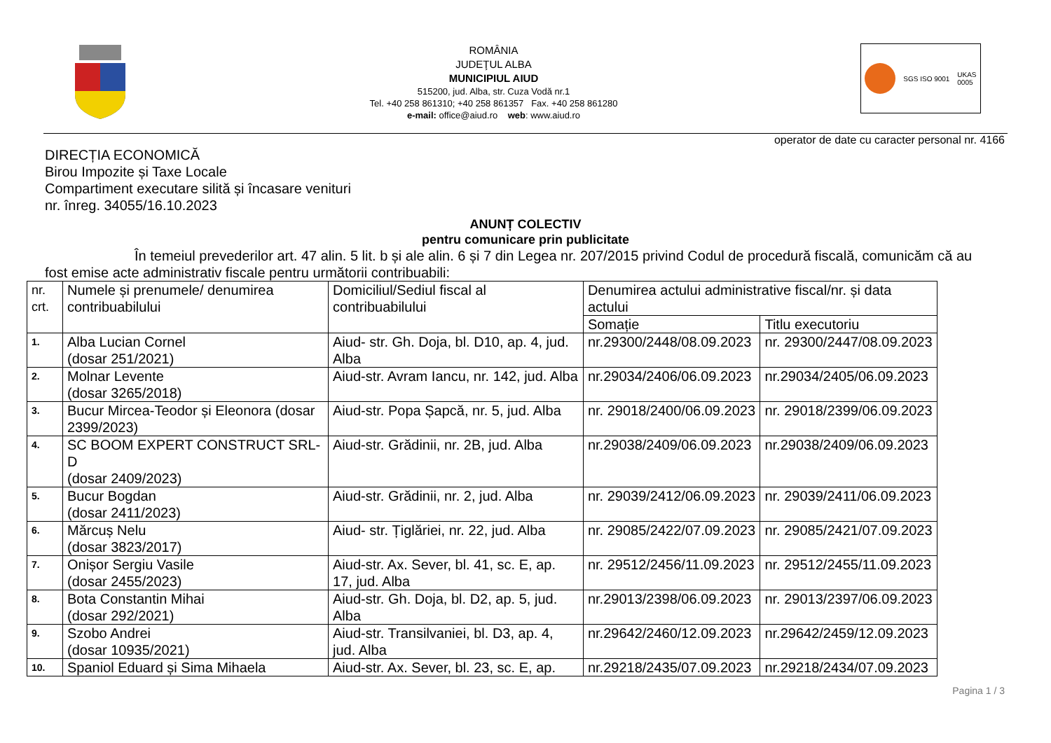ROMÂNIA
JUDEŢUL ALBA
MUNICIPIUL AIUD
515200, jud. Alba, str. Cuza Vodă nr.1
Tel. +40 258 861310; +40 258 861357 Fax. +40 258 861280
e-mail: office@aiud.ro web: www.aiud.ro
SGS ISO 9001 UKAS
0005
operator de date cu caracter personal nr. 4166
DIRECȚIA ECONOMICĂ
Birou Impozite și Taxe Locale
Compartiment executare silită și încasare venituri
nr. înreg. 34055/16.10.2023
ANUNȚ COLECTIV
pentru comunicare prin publicitate
În temeiul prevederilor art. 47 alin. 5 lit. b și ale alin. 6 și 7 din Legea nr. 207/2015 privind Codul de procedură fiscală, comunicăm că au fost emise acte administrativ fiscale pentru următorii contribuabili:
| nr. crt. | Numele și prenumele/ denumirea contribuabilului | Domiciliul/Sediul fiscal al contribuabilului | Denumirea actului administrative fiscal/nr. și data actului | |
| --- | --- | --- | --- | --- |
| | | | Somație | Titlu executoriu |
| 1. | Alba Lucian Cornel (dosar 251/2021) | Aiud- str. Gh. Doja, bl. D10, ap. 4, jud. Alba | nr.29300/2448/08.09.2023 | nr. 29300/2447/08.09.2023 |
| 2. | Molnar Levente (dosar 3265/2018) | Aiud-str. Avram Iancu, nr. 142, jud. Alba | nr.29034/2406/06.09.2023 | nr.29034/2405/06.09.2023 |
| 3. | Bucur Mircea-Teodor și Eleonora (dosar 2399/2023) | Aiud-str. Popa Șapcă, nr. 5, jud. Alba | nr. 29018/2400/06.09.2023 | nr. 29018/2399/06.09.2023 |
| 4. | SC BOOM EXPERT CONSTRUCT SRL-D (dosar 2409/2023) | Aiud-str. Grădinii, nr. 2B, jud. Alba | nr.29038/2409/06.09.2023 | nr.29038/2409/06.09.2023 |
| 5. | Bucur Bogdan (dosar 2411/2023) | Aiud-str. Grădinii, nr. 2, jud. Alba | nr. 29039/2412/06.09.2023 | nr. 29039/2411/06.09.2023 |
| 6. | Mărcuș Nelu (dosar 3823/2017) | Aiud- str. Țiglăriei, nr. 22, jud. Alba | nr. 29085/2422/07.09.2023 | nr. 29085/2421/07.09.2023 |
| 7. | Onișor Sergiu Vasile (dosar 2455/2023) | Aiud-str. Ax. Sever, bl. 41, sc. E, ap. 17, jud. Alba | nr. 29512/2456/11.09.2023 | nr. 29512/2455/11.09.2023 |
| 8. | Bota Constantin Mihai (dosar 292/2021) | Aiud-str. Gh. Doja, bl. D2, ap. 5, jud. Alba | nr.29013/2398/06.09.2023 | nr. 29013/2397/06.09.2023 |
| 9. | Szobo Andrei (dosar 10935/2021) | Aiud-str. Transilvaniei, bl. D3, ap. 4, jud. Alba | nr.29642/2460/12.09.2023 | nr.29642/2459/12.09.2023 |
| 10. | Spaniol Eduard și Sima Mihaela | Aiud-str. Ax. Sever, bl. 23, sc. E, ap. | nr.29218/2435/07.09.2023 | nr.29218/2434/07.09.2023 |
Pagina 1 / 3